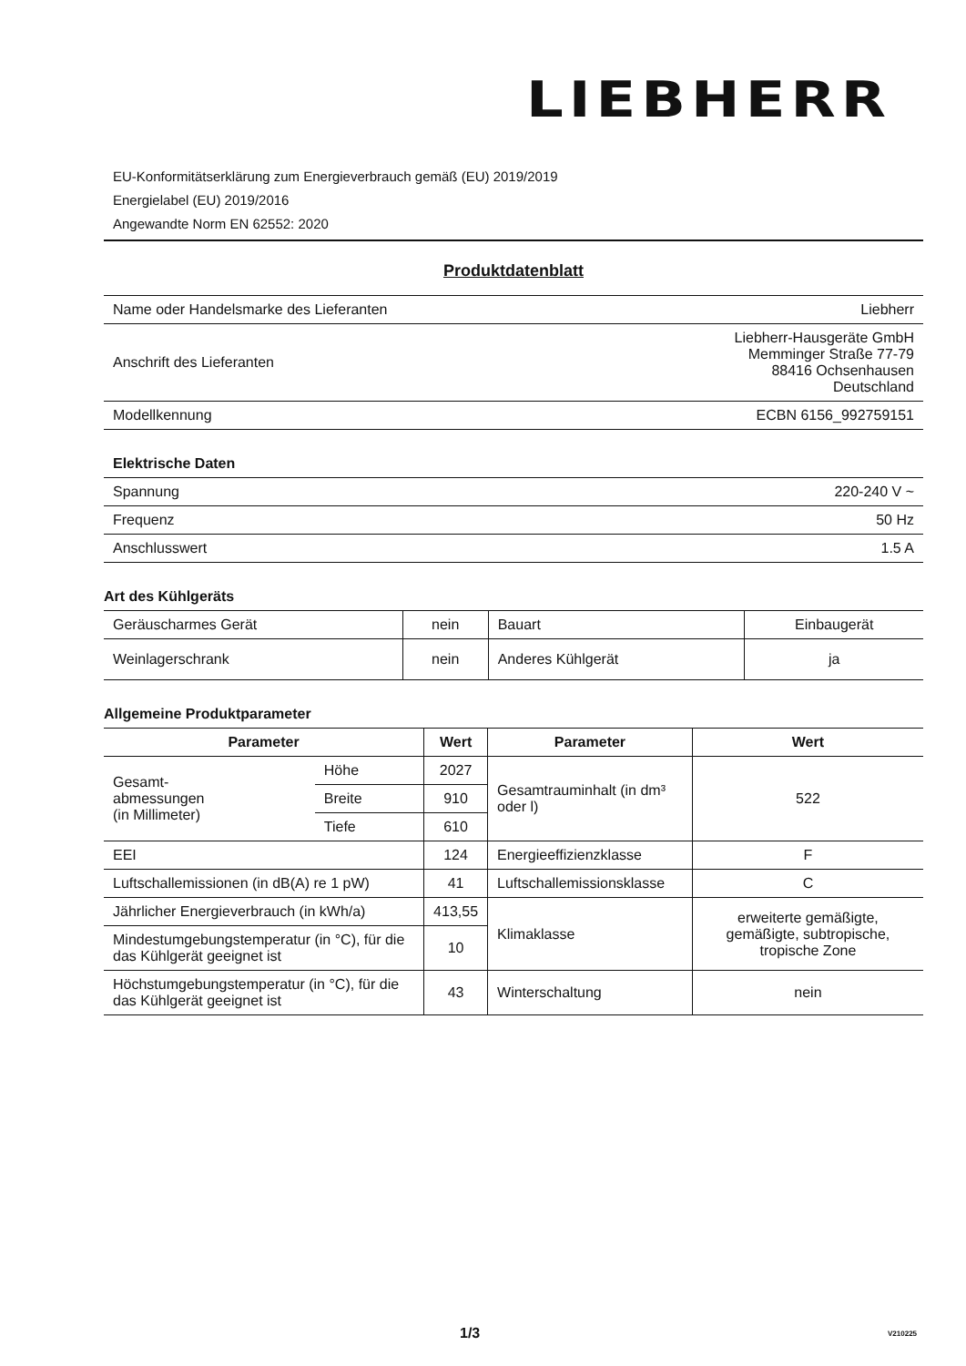LIEBHERR
EU-Konformitätserklärung zum Energieverbrauch gemäß (EU) 2019/2019
Energielabel (EU) 2019/2016
Angewandte Norm EN 62552: 2020
Produktdatenblatt
| Name oder Handelsmarke des Lieferanten | Liebherr |
| Anschrift des Lieferanten | Liebherr-Hausgeräte GmbH Memminger Straße 77-79 88416 Ochsenhausen Deutschland |
| Modellkennung | ECBN 6156_992759151 |
Elektrische Daten
| Spannung | 220-240 V ~ |
| Frequenz | 50 Hz |
| Anschlusswert | 1.5 A |
Art des Kühlgeräts
| Geräuscharmes Gerät | nein | Bauart | Einbaugerät |
| Weinlagerschrank | nein | Anderes Kühlgerät | ja |
Allgemeine Produktparameter
| Parameter | | Wert | Parameter | Wert |
| --- | --- | --- | --- | --- |
| Gesamt- abmessungen (in Millimeter) | Höhe | 2027 | Gesamtrauminhalt (in dm³ oder l) | 522 |
| | Breite | 910 | | |
| | Tiefe | 610 | | |
| EEI | | 124 | Energieeffizienzklasse | F |
| Luftschallemissionen (in dB(A) re 1 pW) | | 41 | Luftschallemissionsklasse | C |
| Jährlicher Energieverbrauch (in kWh/a) | | 413,55 | Klimaklasse | erweiterte gemäßigte, gemäßigte, subtropische, tropische Zone |
| Mindestumgebungstemperatur (in °C), für die das Kühlgerät geeignet ist | | 10 | | |
| Höchstumgebungstemperatur (in °C), für die das Kühlgerät geeignet ist | | 43 | Winterschaltung | nein |
1/3 V210225